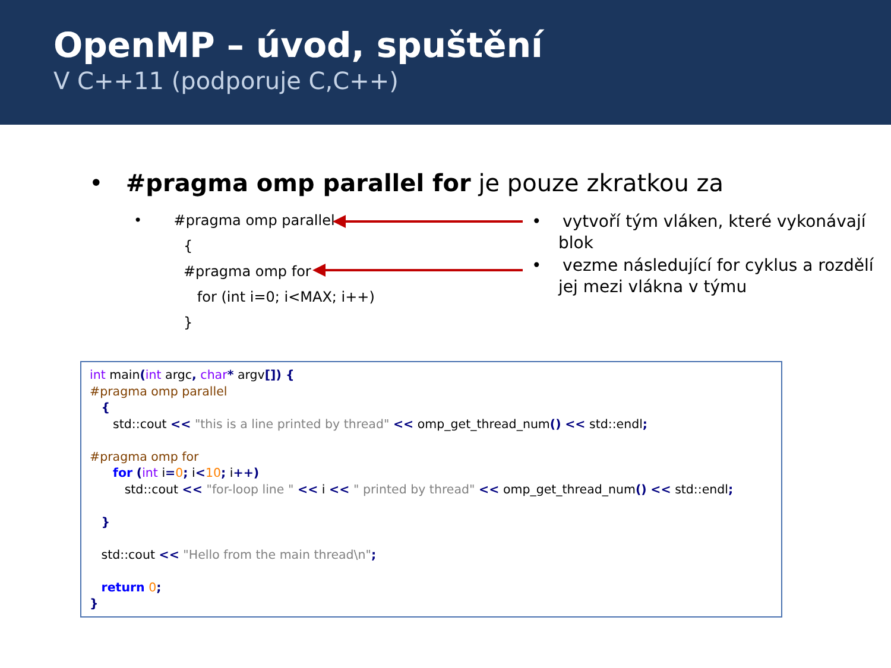OpenMP – úvod, spuštění
V C++11 (podporuje C,C++)
• #pragma omp parallel for je pouze zkratkou za
• #pragma omp parallel
{
#pragma omp for
for (int i=0; i<MAX; i++)
}
• vytvoří tým vláken, které vykonávají blok
• vezme následující for cyklus a rozdělí jej mezi vlákna v týmu
int main(int argc, char* argv[]) { #pragma omp parallel { std::cout << "this is a line printed by thread" << omp_get_thread_num() << std::endl; #pragma omp for for (int i=0; i<10; i++) std::cout << "for-loop line " << i << " printed by thread" << omp_get_thread_num() << std::endl; } std::cout << "Hello from the main thread\n"; return 0; }